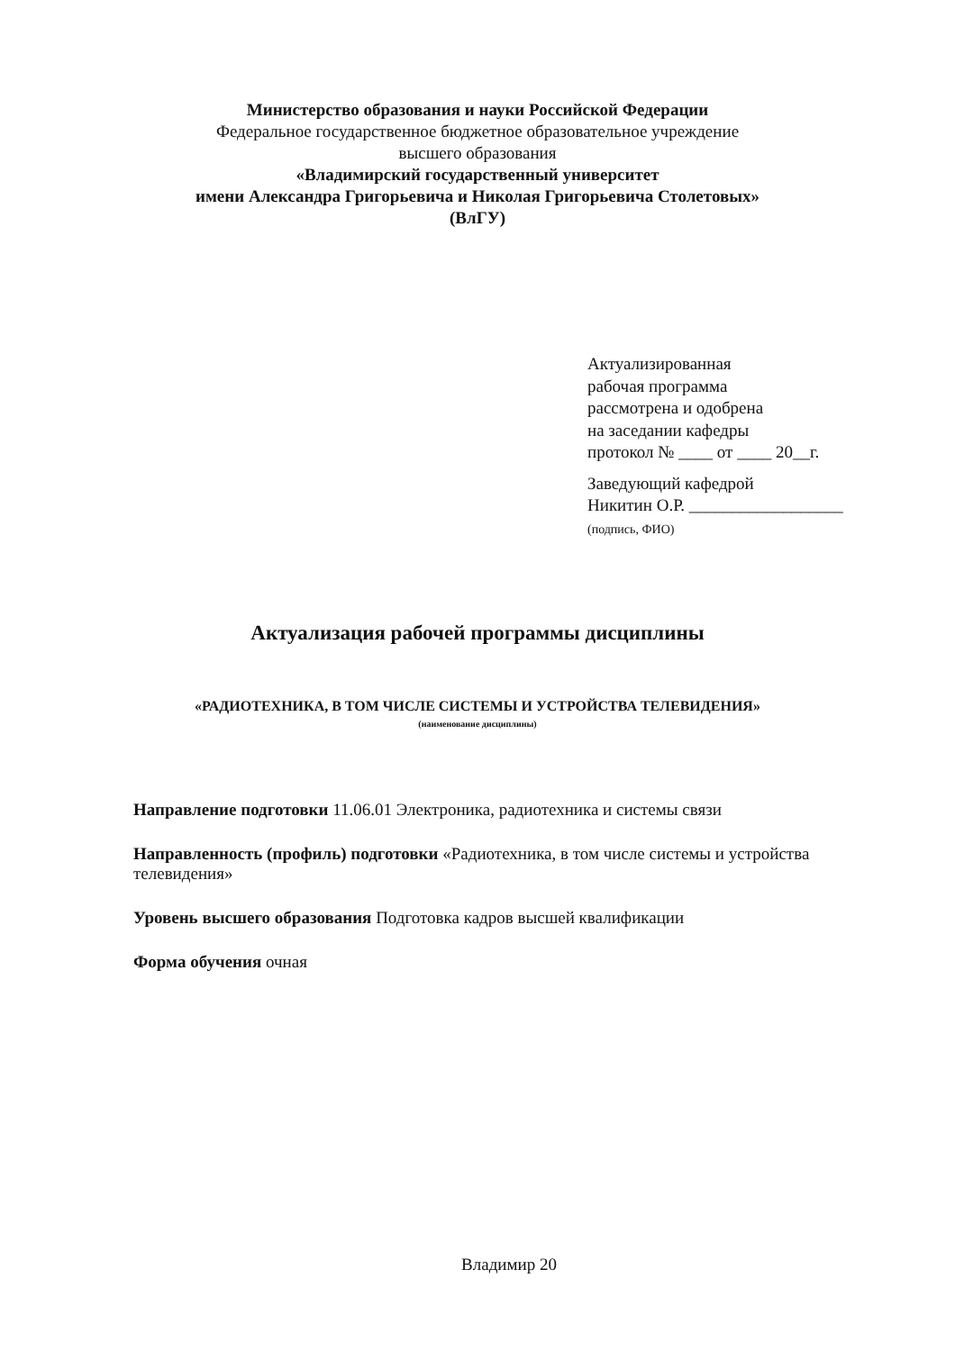Министерство образования и науки Российской Федерации
Федеральное государственное бюджетное образовательное учреждение
высшего образования
«Владимирский государственный университет
имени Александра Григорьевича и Николая Григорьевича Столетовых»
(ВлГУ)
Актуализированная
рабочая программа
рассмотрена и одобрена
на заседании кафедры
протокол № ____ от ____ 20__г.
Заведующий кафедрой
Никитин О.Р. __________________
(подпись, ФИО)
Актуализация рабочей программы дисциплины
«РАДИОТЕХНИКА, В ТОМ ЧИСЛЕ СИСТЕМЫ И УСТРОЙСТВА ТЕЛЕВИДЕНИЯ»
(наименование дисциплины)
Направление подготовки 11.06.01 Электроника, радиотехника и системы связи
Направленность (профиль) подготовки «Радиотехника, в том числе системы и устройства телевидения»
Уровень высшего образования Подготовка кадров высшей квалификации
Форма обучения очная
Владимир 20